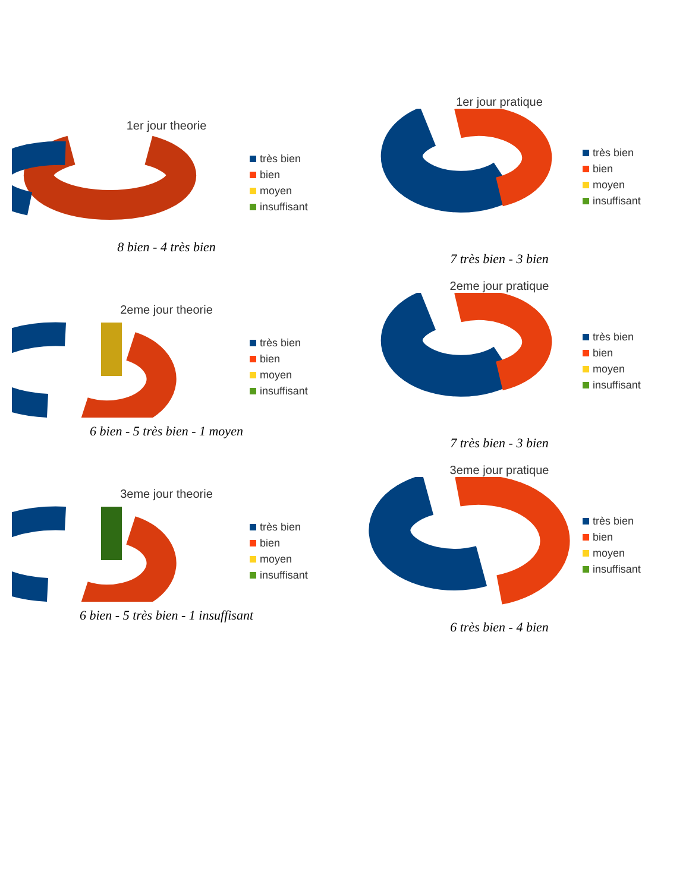1er jour theorie
très bien
bien
moyen
insuffisant
8 bien - 4 très bien
1er jour pratique
très bien
bien
moyen
insuffisant
7 très bien - 3 bien
2eme jour theorie
très bien
bien
moyen
insuffisant
6 bien - 5 très bien - 1 moyen
2eme jour pratique
très bien
bien
moyen
insuffisant
7 très bien - 3 bien
3eme jour theorie
très bien
bien
moyen
insuffisant
6 bien - 5 très bien - 1 insuffisant
3eme jour pratique
très bien
bien
moyen
insuffisant
6 très bien - 4 bien